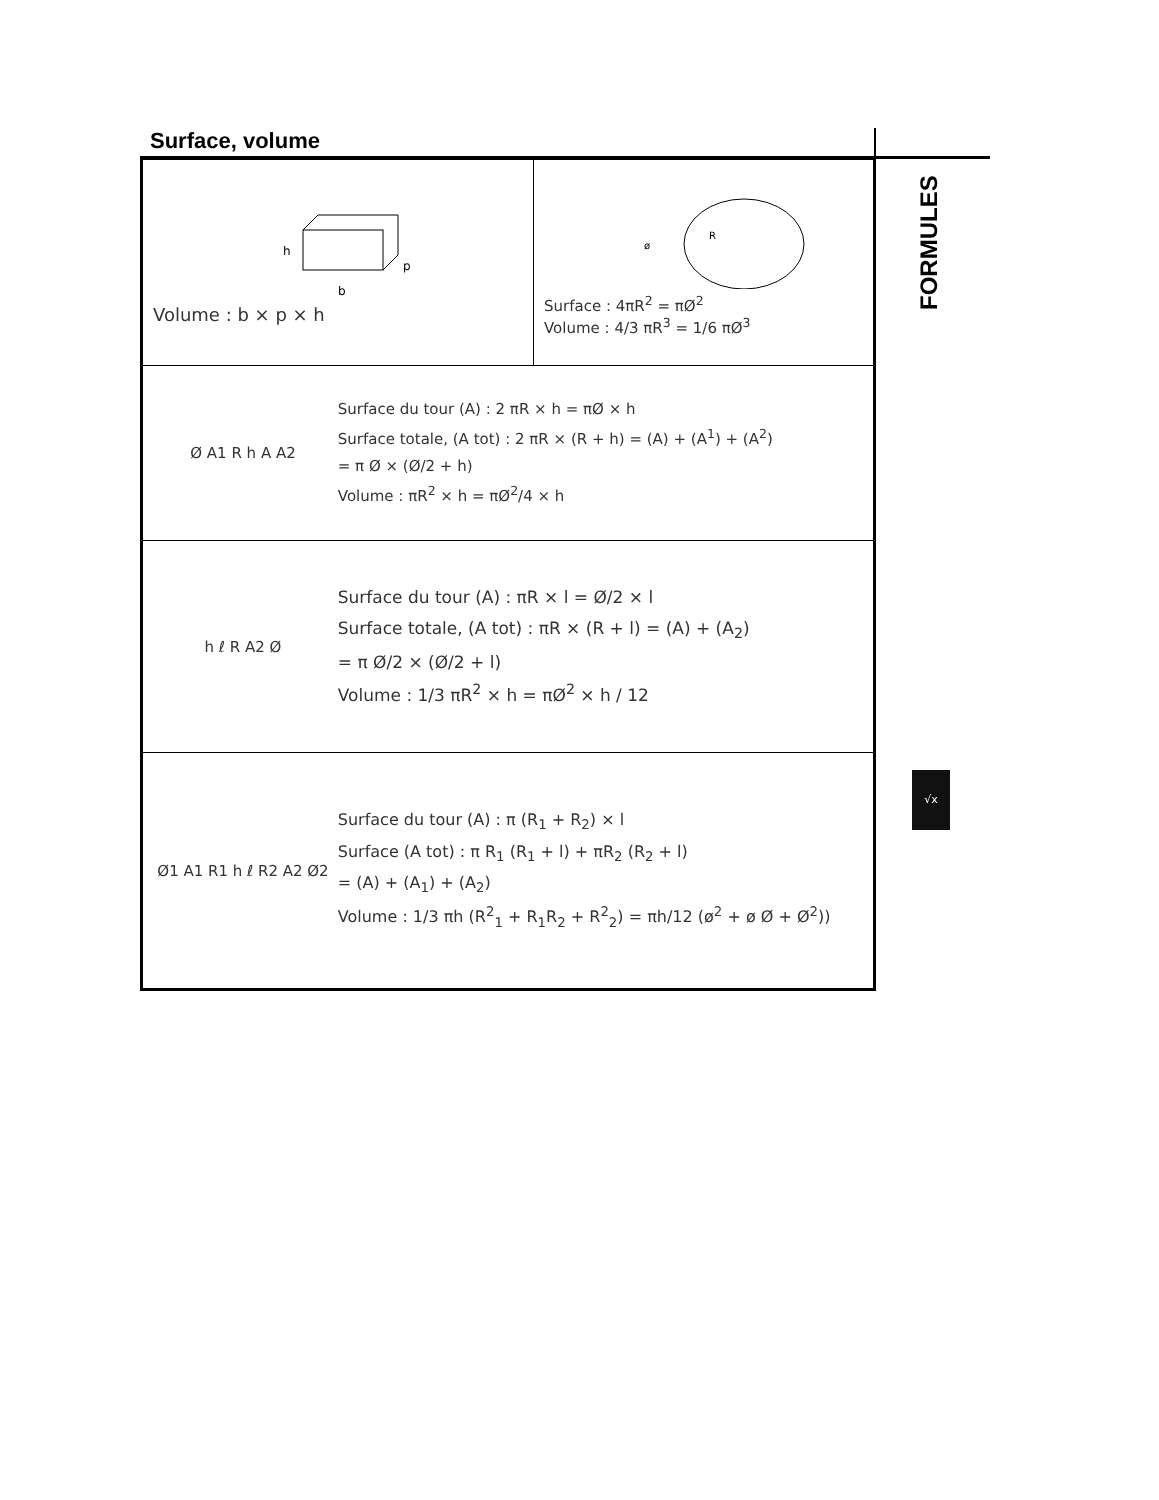Surface, volume
| h b p Volume : b × p × h | R ø Surface : 4πR<sup>2</sup> = πØ<sup>2</sup> Volume : 4/3 πR<sup>3</sup> = 1/6 πØ<sup>3</sup> |
| Ø A1 R h A A2 Surface du tour (A) : 2 πR × h = πØ × h Surface totale, (A tot) : 2 πR × (R + h) = (A) + (A<sup>1</sup>) + (A<sup>2</sup>) = π Ø × (Ø/2 + h) Volume : πR<sup>2</sup> × h = πØ<sup>2</sup>/4 × h | |
| h ℓ R A2 Ø Surface du tour (A) : πR × l = Ø/2 × l Surface totale, (A tot) : πR × (R + l) = (A) + (A<sub>2</sub>) = π Ø/2 × (Ø/2 + l) Volume : 1/3 πR<sup>2</sup> × h = πØ<sup>2</sup> × h / 12 | |
| Ø1 A1 R1 h ℓ R2 A2 Ø2 Surface du tour (A) : π (R<sub>1</sub> + R<sub>2</sub>) × l Surface (A tot) : π R<sub>1</sub> (R<sub>1</sub> + l) + πR<sub>2</sub> (R<sub>2</sub> + l) = (A) + (A<sub>1</sub>) + (A<sub>2</sub>) Volume : 1/3 πh (R<sup>2</sup><sub>1</sub> + R<sub>1</sub>R<sub>2</sub> + R<sup>2</sup><sub>2</sub>) = πh/12 (ø<sup>2</sup> + ø Ø + Ø<sup>2</sup>)) | |
FORMULES
√x